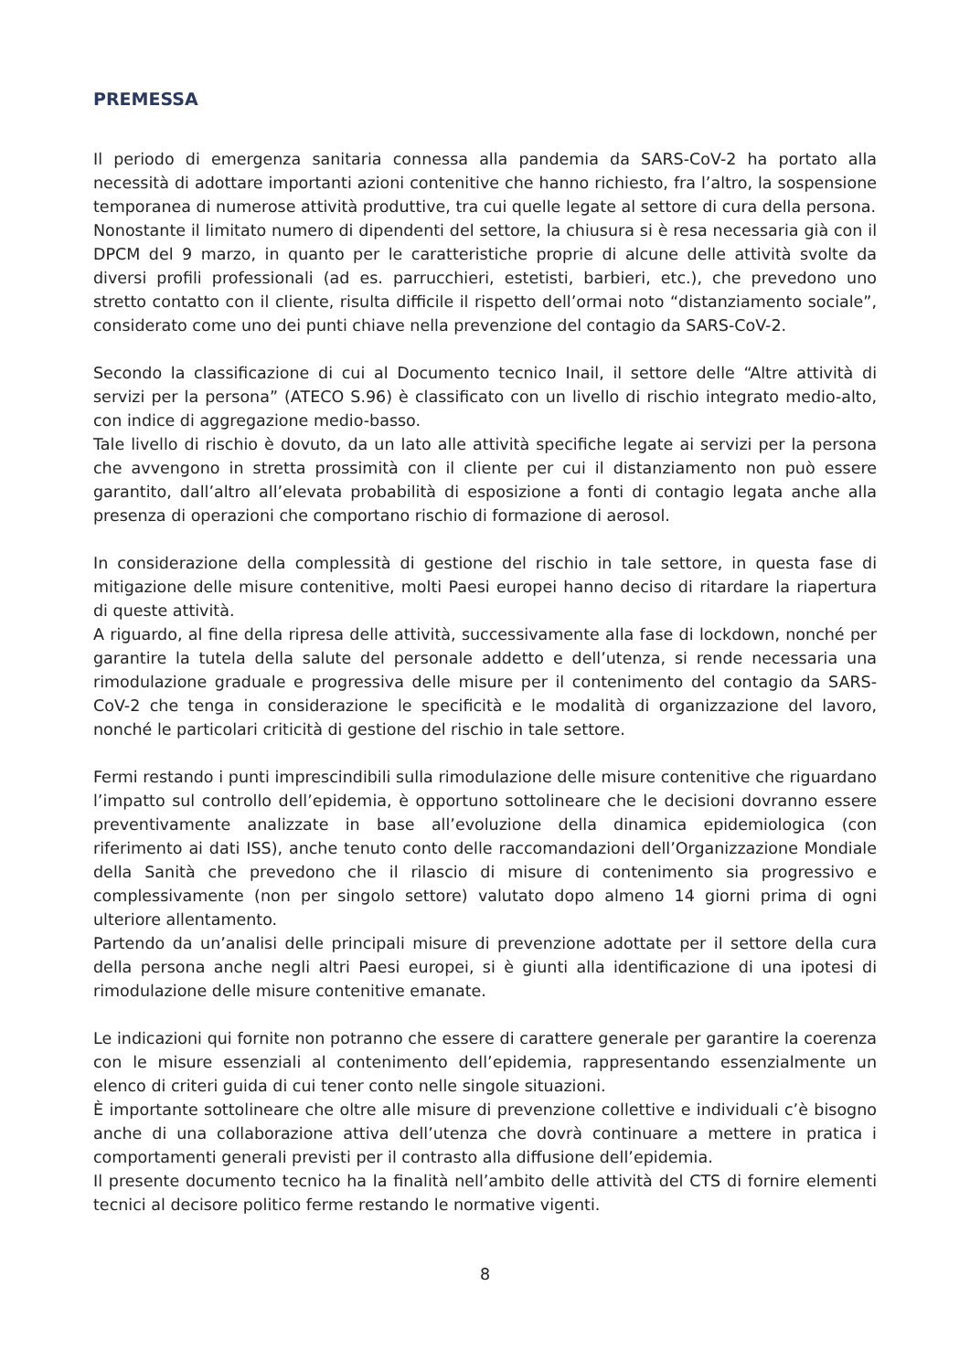PREMESSA
Il periodo di emergenza sanitaria connessa alla pandemia da SARS-CoV-2 ha portato alla necessità di adottare importanti azioni contenitive che hanno richiesto, fra l’altro, la sospensione temporanea di numerose attività produttive, tra cui quelle legate al settore di cura della persona.
Nonostante il limitato numero di dipendenti del settore, la chiusura si è resa necessaria già con il DPCM del 9 marzo, in quanto per le caratteristiche proprie di alcune delle attività svolte da diversi profili professionali (ad es. parrucchieri, estetisti, barbieri, etc.), che prevedono uno stretto contatto con il cliente, risulta difficile il rispetto dell’ormai noto “distanziamento sociale”, considerato come uno dei punti chiave nella prevenzione del contagio da SARS-CoV-2.
Secondo la classificazione di cui al Documento tecnico Inail, il settore delle “Altre attività di servizi per la persona” (ATECO S.96) è classificato con un livello di rischio integrato medio-alto, con indice di aggregazione medio-basso.
Tale livello di rischio è dovuto, da un lato alle attività specifiche legate ai servizi per la persona che avvengono in stretta prossimità con il cliente per cui il distanziamento non può essere garantito, dall’altro all’elevata probabilità di esposizione a fonti di contagio legata anche alla presenza di operazioni che comportano rischio di formazione di aerosol.
In considerazione della complessità di gestione del rischio in tale settore, in questa fase di mitigazione delle misure contenitive, molti Paesi europei hanno deciso di ritardare la riapertura di queste attività.
A riguardo, al fine della ripresa delle attività, successivamente alla fase di lockdown, nonché per garantire la tutela della salute del personale addetto e dell’utenza, si rende necessaria una rimodulazione graduale e progressiva delle misure per il contenimento del contagio da SARS-CoV-2 che tenga in considerazione le specificità e le modalità di organizzazione del lavoro, nonché le particolari criticità di gestione del rischio in tale settore.
Fermi restando i punti imprescindibili sulla rimodulazione delle misure contenitive che riguardano l’impatto sul controllo dell’epidemia, è opportuno sottolineare che le decisioni dovranno essere preventivamente analizzate in base all’evoluzione della dinamica epidemiologica (con riferimento ai dati ISS), anche tenuto conto delle raccomandazioni dell’Organizzazione Mondiale della Sanità che prevedono che il rilascio di misure di contenimento sia progressivo e complessivamente (non per singolo settore) valutato dopo almeno 14 giorni prima di ogni ulteriore allentamento.
Partendo da un’analisi delle principali misure di prevenzione adottate per il settore della cura della persona anche negli altri Paesi europei, si è giunti alla identificazione di una ipotesi di rimodulazione delle misure contenitive emanate.
Le indicazioni qui fornite non potranno che essere di carattere generale per garantire la coerenza con le misure essenziali al contenimento dell’epidemia, rappresentando essenzialmente un elenco di criteri guida di cui tener conto nelle singole situazioni.
È importante sottolineare che oltre alle misure di prevenzione collettive e individuali c’è bisogno anche di una collaborazione attiva dell’utenza che dovrà continuare a mettere in pratica i comportamenti generali previsti per il contrasto alla diffusione dell’epidemia.
Il presente documento tecnico ha la finalità nell’ambito delle attività del CTS di fornire elementi tecnici al decisore politico ferme restando le normative vigenti.
8